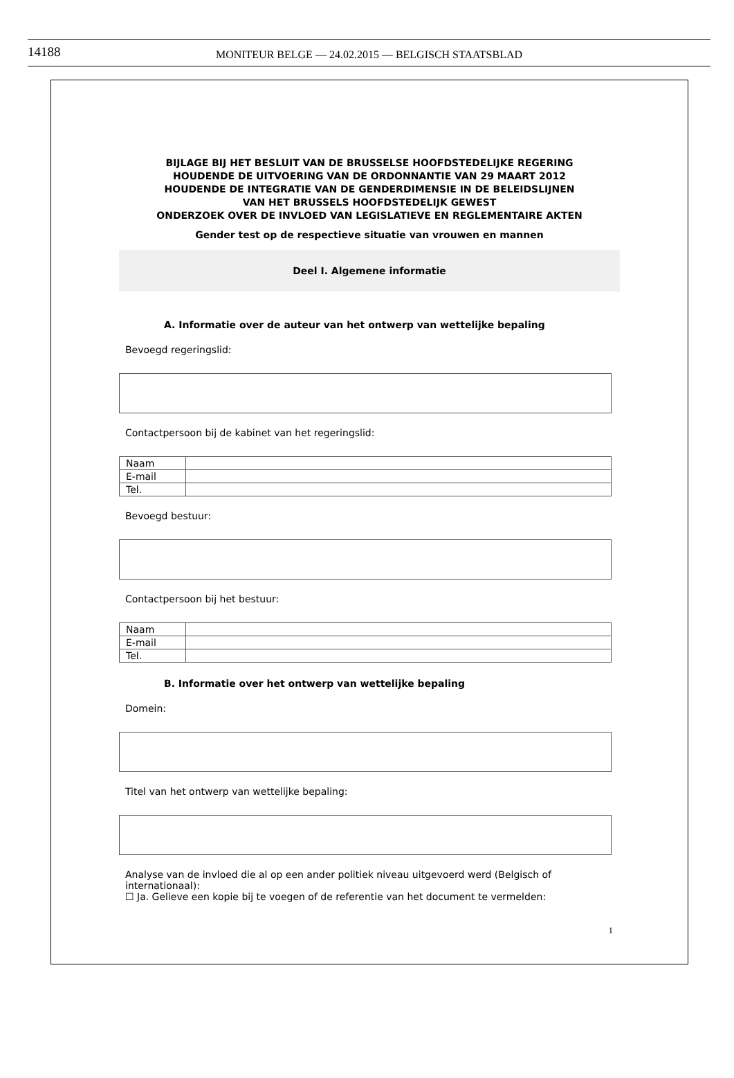14188
MONITEUR BELGE — 24.02.2015 — BELGISCH STAATSBLAD
BIJLAGE BIJ HET BESLUIT VAN DE BRUSSELSE HOOFDSTEDELIJKE REGERING
HOUDENDE DE UITVOERING VAN DE ORDONNANTIE VAN 29 MAART 2012
HOUDENDE DE INTEGRATIE VAN DE GENDERDIMENSIE IN DE BELEIDSLIJNEN
VAN HET BRUSSELS HOOFDSTEDELIJK GEWEST
ONDERZOEK OVER DE INVLOED VAN LEGISLATIEVE EN REGLEMENTAIRE AKTEN
Gender test op de respectieve situatie van vrouwen en mannen
Deel I. Algemene informatie
A. Informatie over de auteur van het ontwerp van wettelijke bepaling
Bevoegd regeringslid:
Contactpersoon bij de kabinet van het regeringslid:
| Naam | |
| E-mail | |
| Tel. | |
Bevoegd bestuur:
Contactpersoon bij het bestuur:
| Naam | |
| E-mail | |
| Tel. | |
B. Informatie over het ontwerp van wettelijke bepaling
Domein:
Titel van het ontwerp van wettelijke bepaling:
Analyse van de invloed die al op een ander politiek niveau uitgevoerd werd (Belgisch of internationaal):
☐ Ja. Gelieve een kopie bij te voegen of de referentie van het document te vermelden:
1